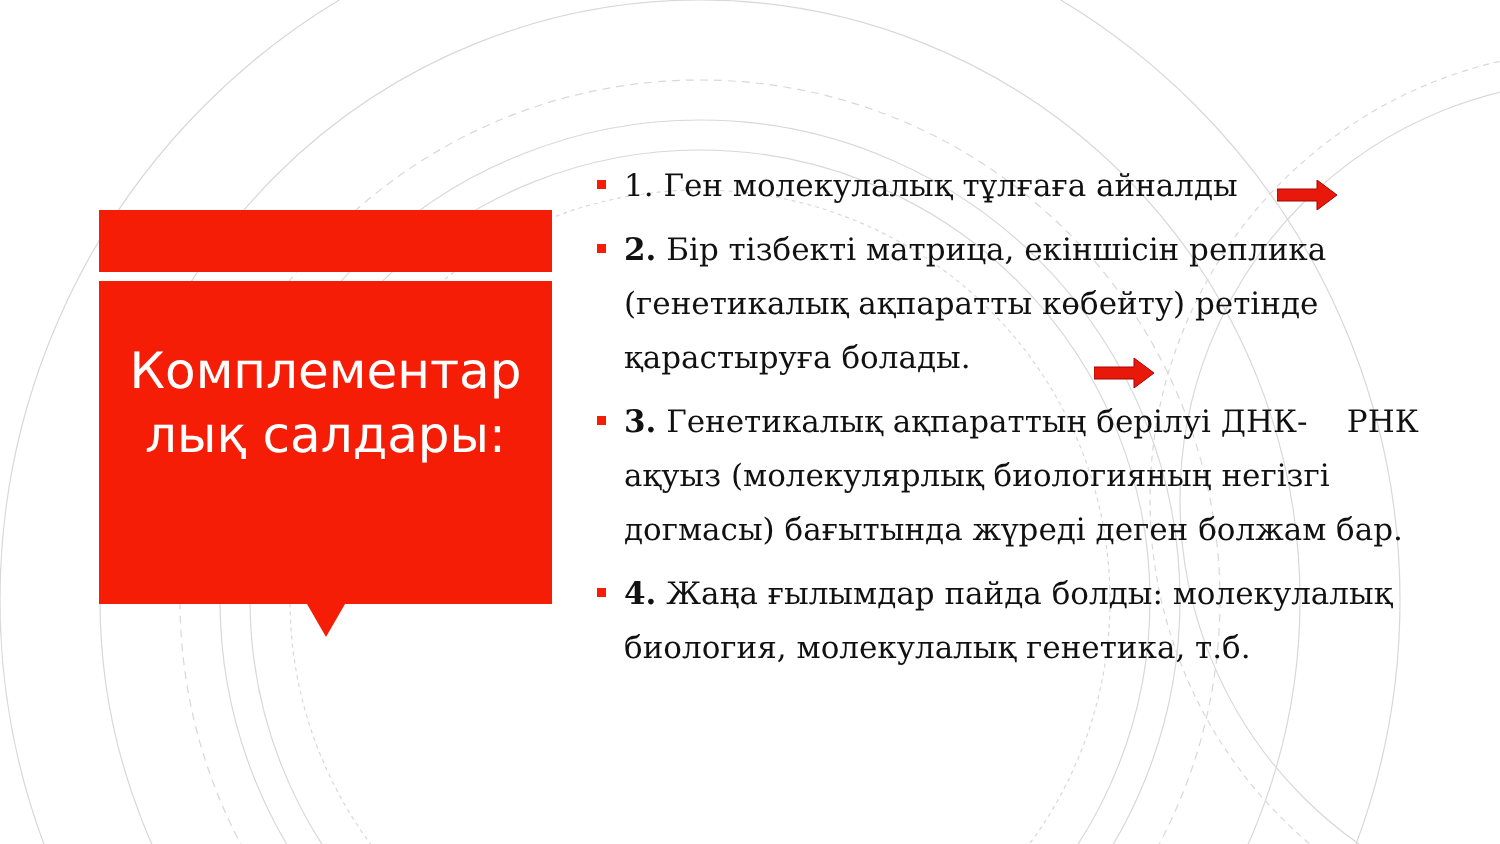Комплементар
лық салдары:
1. Ген молекулалық тұлғаға айналды
2. Бір тізбекті матрица, екіншісін реплика (генетикалық ақпаратты көбейту) ретінде қарастыруға болады.
3. Генетикалық ақпараттың берілуі ДНК- РНК ақуыз (молекулярлық биологияның негізгі догмасы) бағытында жүреді деген болжам бар.
4. Жаңа ғылымдар пайда болды: молекулалық биология, молекулалық генетика, т.б.